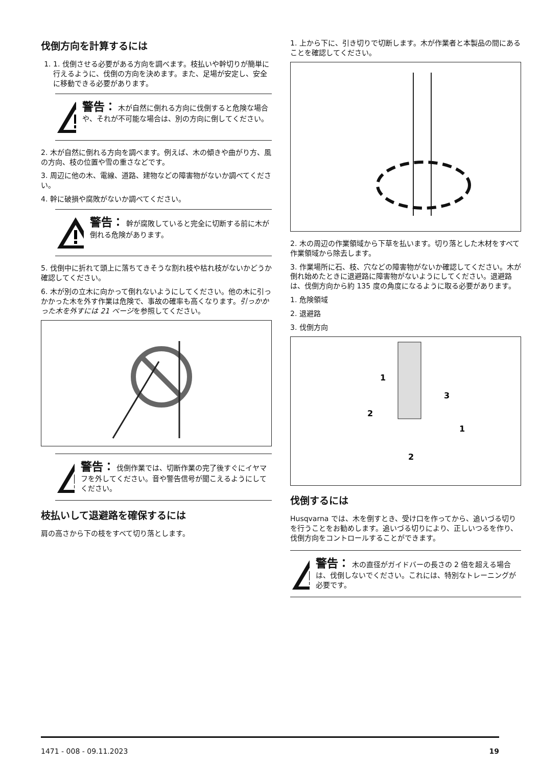伐倒方向を計算するには
1. 1. 伐倒させる必要がある方向を調べます。枝払いや幹切りが簡単に行えるように、伐倒の方向を決めます。また、足場が安定し、安全に移動できる必要があります。
警告： 木が自然に倒れる方向に伐倒すると危険な場合や、それが不可能な場合は、別の方向に倒してください。
2. 木が自然に倒れる方向を調べます。例えば、木の傾きや曲がり方、風の方向、枝の位置や雪の重さなどです。
3. 周辺に他の木、電線、道路、建物などの障害物がないか調べてください。
4. 幹に破損や腐敗がないか調べてください。
警告： 幹が腐敗していると完全に切断する前に木が倒れる危険があります。
5. 伐倒中に折れて頭上に落ちてきそうな割れ枝や枯れ枝がないかどうか確認してください。
6. 木が別の立木に向かって倒れないようにしてください。他の木に引っかかった木を外す作業は危険で、事故の確率も高くなります。引っかかった木を外すには 21 ページを参照してください。
警告： 伐倒作業では、切断作業の完了後すぐにイヤマフを外してください。音や警告信号が聞こえるようにしてください。
枝払いして退避路を確保するには
肩の高さから下の枝をすべて切り落とします。
1. 上から下に、引き切りで切断します。木が作業者と本製品の間にあることを確認してください。
2. 木の周辺の作業領域から下草を払います。切り落とした木材をすべて作業領域から除去します。
3. 作業場所に石、枝、穴などの障害物がないか確認してください。木が倒れ始めたときに退避路に障害物がないようにしてください。退避路は、伐倒方向から約 135 度の角度になるように取る必要があります。
1. 危険領域
2. 退避路
3. 伐倒方向
1
2
3
1
2
伐倒するには
Husqvarna では、木を倒すとき、受け口を作ってから、追いづる切りを行うことをお勧めします。追いづる切りにより、正しいつるを作り、伐倒方向をコントロールすることができます。
警告： 木の直径がガイドバーの長さの 2 倍を超える場合は、伐倒しないでください。これには、特別なトレーニングが必要です。
1471 - 008 - 09.11.2023 19